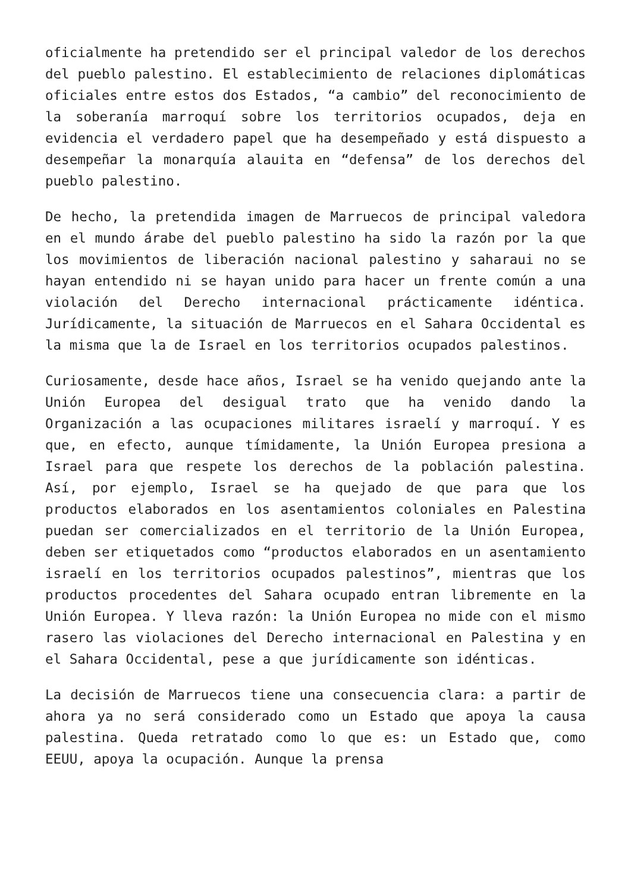oficialmente ha pretendido ser el principal valedor de los derechos del pueblo palestino. El establecimiento de relaciones diplomáticas oficiales entre estos dos Estados, “a cambio” del reconocimiento de la soberanía marroquí sobre los territorios ocupados, deja en evidencia el verdadero papel que ha desempeñado y está dispuesto a desempeñar la monarquía alauita en “defensa” de los derechos del pueblo palestino.
De hecho, la pretendida imagen de Marruecos de principal valedora en el mundo árabe del pueblo palestino ha sido la razón por la que los movimientos de liberación nacional palestino y saharaui no se hayan entendido ni se hayan unido para hacer un frente común a una violación del Derecho internacional prácticamente idéntica. Jurídicamente, la situación de Marruecos en el Sahara Occidental es la misma que la de Israel en los territorios ocupados palestinos.
Curiosamente, desde hace años, Israel se ha venido quejando ante la Unión Europea del desigual trato que ha venido dando la Organización a las ocupaciones militares israelí y marroquí. Y es que, en efecto, aunque tímidamente, la Unión Europea presiona a Israel para que respete los derechos de la población palestina. Así, por ejemplo, Israel se ha quejado de que para que los productos elaborados en los asentamientos coloniales en Palestina puedan ser comercializados en el territorio de la Unión Europea, deben ser etiquetados como “productos elaborados en un asentamiento israelí en los territorios ocupados palestinos”, mientras que los productos procedentes del Sahara ocupado entran libremente en la Unión Europea. Y lleva razón: la Unión Europea no mide con el mismo rasero las violaciones del Derecho internacional en Palestina y en el Sahara Occidental, pese a que jurídicamente son idénticas.
La decisión de Marruecos tiene una consecuencia clara: a partir de ahora ya no será considerado como un Estado que apoya la causa palestina. Queda retratado como lo que es: un Estado que, como EEUU, apoya la ocupación. Aunque la prensa